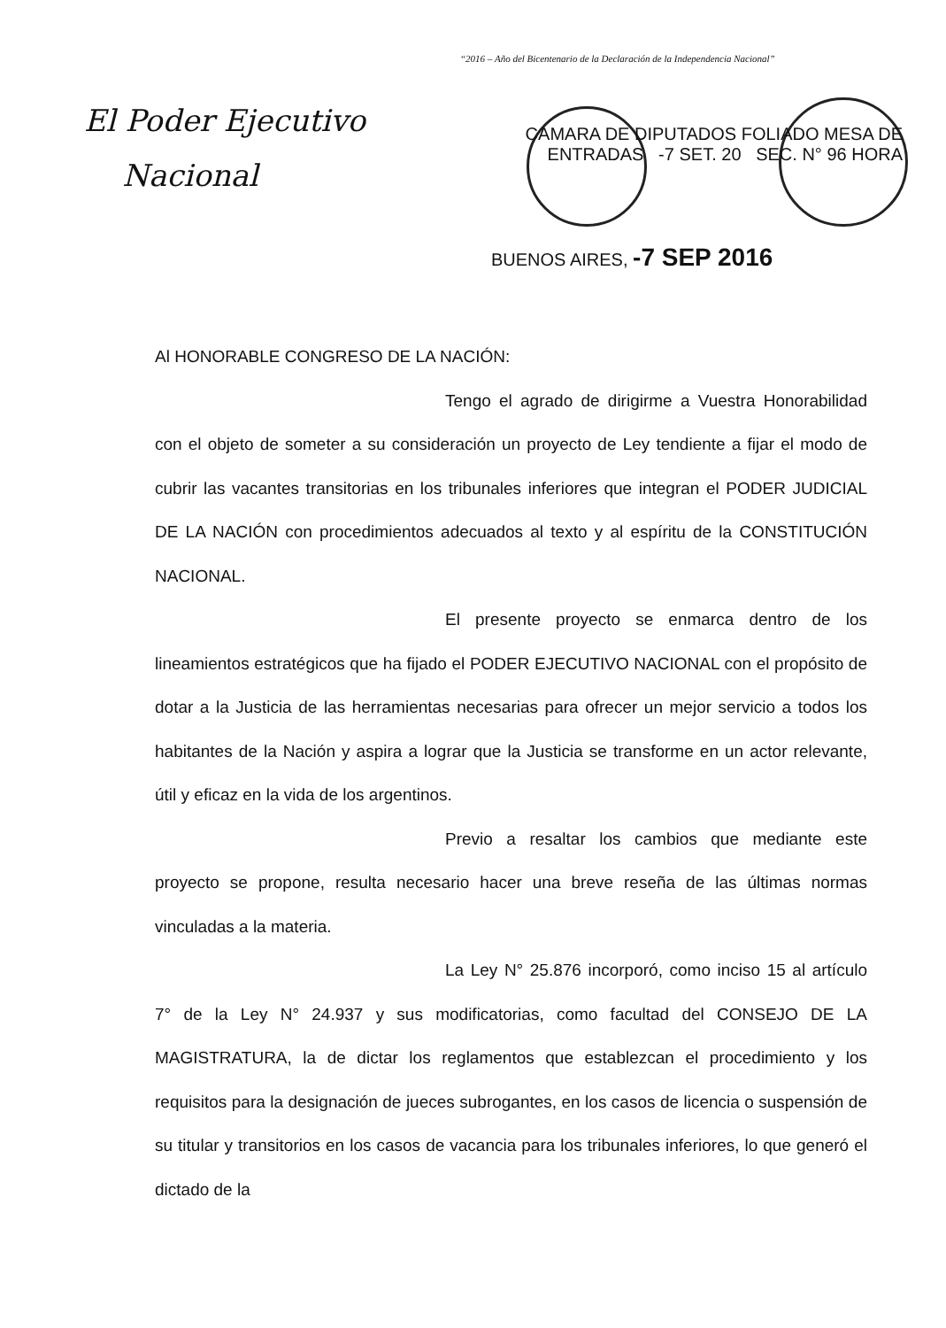“2016 – Año del Bicentenario de la Declaración de la Independencia Nacional”
El Poder Ejecutivo
Nacional
CAMARA DE DIPUTADOS FOLIADO MESA DE ENTRADAS -7 SET. 20 SEC. N° 96 HORA
BUENOS AIRES, -7 SEP 2016
Al HONORABLE CONGRESO DE LA NACIÓN:
Tengo el agrado de dirigirme a Vuestra Honorabilidad con el objeto de someter a su consideración un proyecto de Ley tendiente a fijar el modo de cubrir las vacantes transitorias en los tribunales inferiores que integran el PODER JUDICIAL DE LA NACIÓN con procedimientos adecuados al texto y al espíritu de la CONSTITUCIÓN NACIONAL.
El presente proyecto se enmarca dentro de los lineamientos estratégicos que ha fijado el PODER EJECUTIVO NACIONAL con el propósito de dotar a la Justicia de las herramientas necesarias para ofrecer un mejor servicio a todos los habitantes de la Nación y aspira a lograr que la Justicia se transforme en un actor relevante, útil y eficaz en la vida de los argentinos.
Previo a resaltar los cambios que mediante este proyecto se propone, resulta necesario hacer una breve reseña de las últimas normas vinculadas a la materia.
La Ley N° 25.876 incorporó, como inciso 15 al artículo 7° de la Ley N° 24.937 y sus modificatorias, como facultad del CONSEJO DE LA MAGISTRATURA, la de dictar los reglamentos que establezcan el procedimiento y los requisitos para la designación de jueces subrogantes, en los casos de licencia o suspensión de su titular y transitorios en los casos de vacancia para los tribunales inferiores, lo que generó el dictado de la